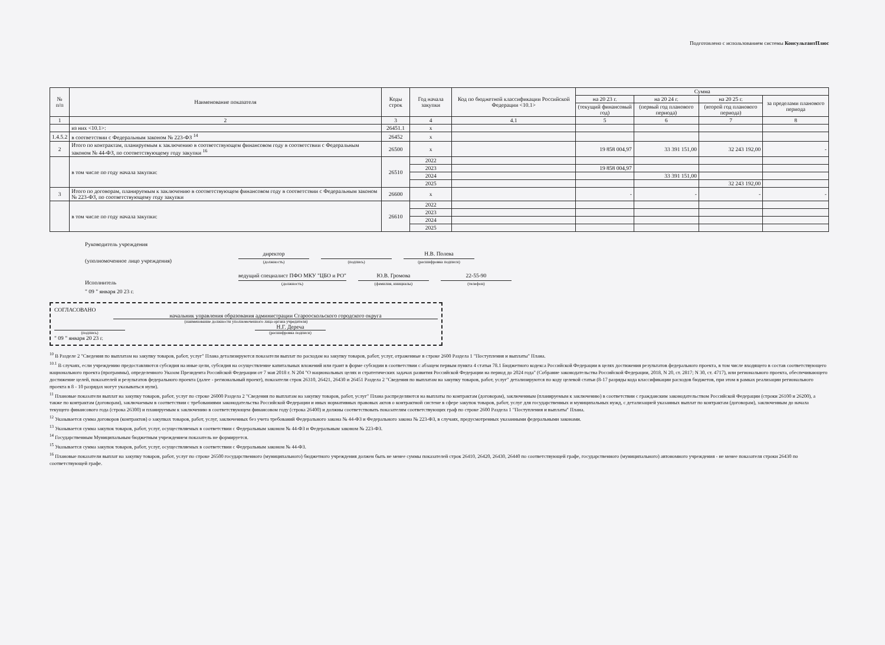Подготовлено с использованием системы КонсультантПлюс
| № п/п | Наименование показателя | Коды строк | Год начала закупки | Код по бюджетной классификации Российской Федерации <10.1> | Сумма | | | |
| --- | --- | --- | --- | --- | --- | --- | --- | --- |
| | | | | | на 20 23 г. | на 20 24 г. | на 20 25 г. | за пределами планового периода |
| | | | | | (текущий финансовый год) | (первый год планового периода) | (второй год планового периода) | |
| 1 | 2 | 3 | 4 | 4.1 | 5 | 6 | 7 | 8 |
| | из них <10.1>: | 26451.1 | x | | | | | |
| 1.4.5.2 | в соответствии с Федеральным законом № 223-ФЗ <sup>14</sup> | 26452 | x | | | | | |
| 2 | Итого по контрактам, планируемым к заключению в соответствующем финансовом году в соответствии с Федеральным законом № 44-ФЗ, по соответствующему году закупки <sup>16</sup> | 26500 | x | | 19 858 004,97 | 33 391 151,00 | 32 243 192,00 | - |
| | в том числе по году начала закупки: | 26510 | 2022 | | | | | |
| | | | 2023 | | 19 858 004,97 | | | |
| | | | 2024 | | | 33 391 151,00 | | |
| | | | 2025 | | | | 32 243 192,00 | |
| 3 | Итого по договорам, планируемым к заключению в соответствующем финансовом году в соответствии с Федеральным законом № 223-ФЗ, по соответствующему году закупки | 26600 | x | | - | - | - | - |
| | в том числе по году начала закупки: | 26610 | 2022 | | | | | |
| | | | 2023 | | | | | |
| | | | 2024 | | | | | |
| | | | 2025 | | | | | |
Руководитель учреждения
(уполномоченное лицо учреждения)
директор
(должность)
(подпись)
Н.В. Полева
(расшифровка подписи)
Исполнитель
ведущий специалист ПФО МКУ "ЦБО и РО"
(должность)
Ю.В. Громова
(фамилия, инициалы)
22-55-90
(телефон)
" 09 " января 20 23 г.
СОГЛАСОВАНО
начальник управления образования администрации Старооскольского городского округа
(наименование должности уполномоченного лица органа учредителя)
(подпись)
Н.Г. Деречa
(расшифровка подписи)
" 09 " января 20 23 г.
<sup>10</sup> В Разделе 2 "Сведения по выплатам на закупку товаров, работ, услуг" Плана детализируются показатели выплат по расходам на закупку товаров, работ, услуг, отраженные в строке 2600 Раздела 1 "Поступления и выплаты" Плана.
<sup>10.1</sup> В случаях, если учреждению предоставляются субсидия на иные цели, субсидия на осуществление капитальных вложений или грант в форме субсидии в соответствии с абзацем первым пункта 4 статьи 78.1 Бюджетного кодекса Российской Федерации в целях достижения результатов федерального проекта, в том числе входящего в состав соответствующего национального проекта (программы), определенного Указом Президента Российской Федерации от 7 мая 2018 г. N 204 "О национальных целях и стратегических задачах развития Российской Федерации на период до 2024 года" (Собрание законодательства Российской Федерации, 2018, N 20, ст. 2817; N 30, ст. 4717), или регионального проекта, обеспечивающего достижение целей, показателей и результатов федерального проекта (далее - региональный проект), показатели строк 26310, 26421, 26430 и 26451 Раздела 2 "Сведения по выплатам на закупку товаров, работ, услуг" детализируются по коду целевой статьи (8-17 разряды кода классификации расходов бюджетов, при этом в рамках реализации регионального проекта в 8 - 10 разрядах могут указываться нули).
<sup>11</sup> Плановые показатели выплат на закупку товаров, работ, услуг по строке 26000 Раздела 2 "Сведения по выплатам на закупку товаров, работ, услуг" Плана распределяются на выплаты по контрактам (договорам), заключенным (планируемым к заключению) в соответствии с гражданским законодательством Российской Федерации (строки 26100 и 26200), а также по контрактам (договорам), заключаемым в соответствии с требованиями законодательства Российской Федерации и иных нормативных правовых актов о контрактной системе в сфере закупок товаров, работ, услуг для государственных и муниципальных нужд, с детализацией указанных выплат по контрактам (договорам), заключенным до начала текущего финансового года (строка 26300) и планируемым к заключению в соответствующем финансовом году (строка 26400) и должны соответствовать показателям соответствующих граф по строке 2600 Раздела 1 "Поступления и выплаты" Плана.
<sup>12</sup> Указывается сумма договоров (контрактов) о закупках товаров, работ, услуг, заключенных без учета требований Федерального закона № 44-ФЗ и Федерального закона № 223-ФЗ, в случаях, предусмотренных указанными федеральными законами.
<sup>13</sup> Указывается сумма закупок товаров, работ, услуг, осуществляемых в соответствии с Федеральным законом № 44-ФЗ и Федеральным законом № 223-ФЗ.
<sup>14</sup> Государственным Муниципальным бюджетным учреждением показатель не формируется.
<sup>15</sup> Указывается сумма закупок товаров, работ, услуг, осуществляемых в соответствии с Федеральным законом № 44-ФЗ.
<sup>16</sup> Плановые показатели выплат на закупку товаров, работ, услуг по строке 26500 государственного (муниципального) бюджетного учреждения должен быть не менее суммы показателей строк 26410, 26420, 26430, 26440 по соответствующей графе, государственного (муниципального) автономного учреждения - не менее показателя строки 26430 по соответствующей графе.